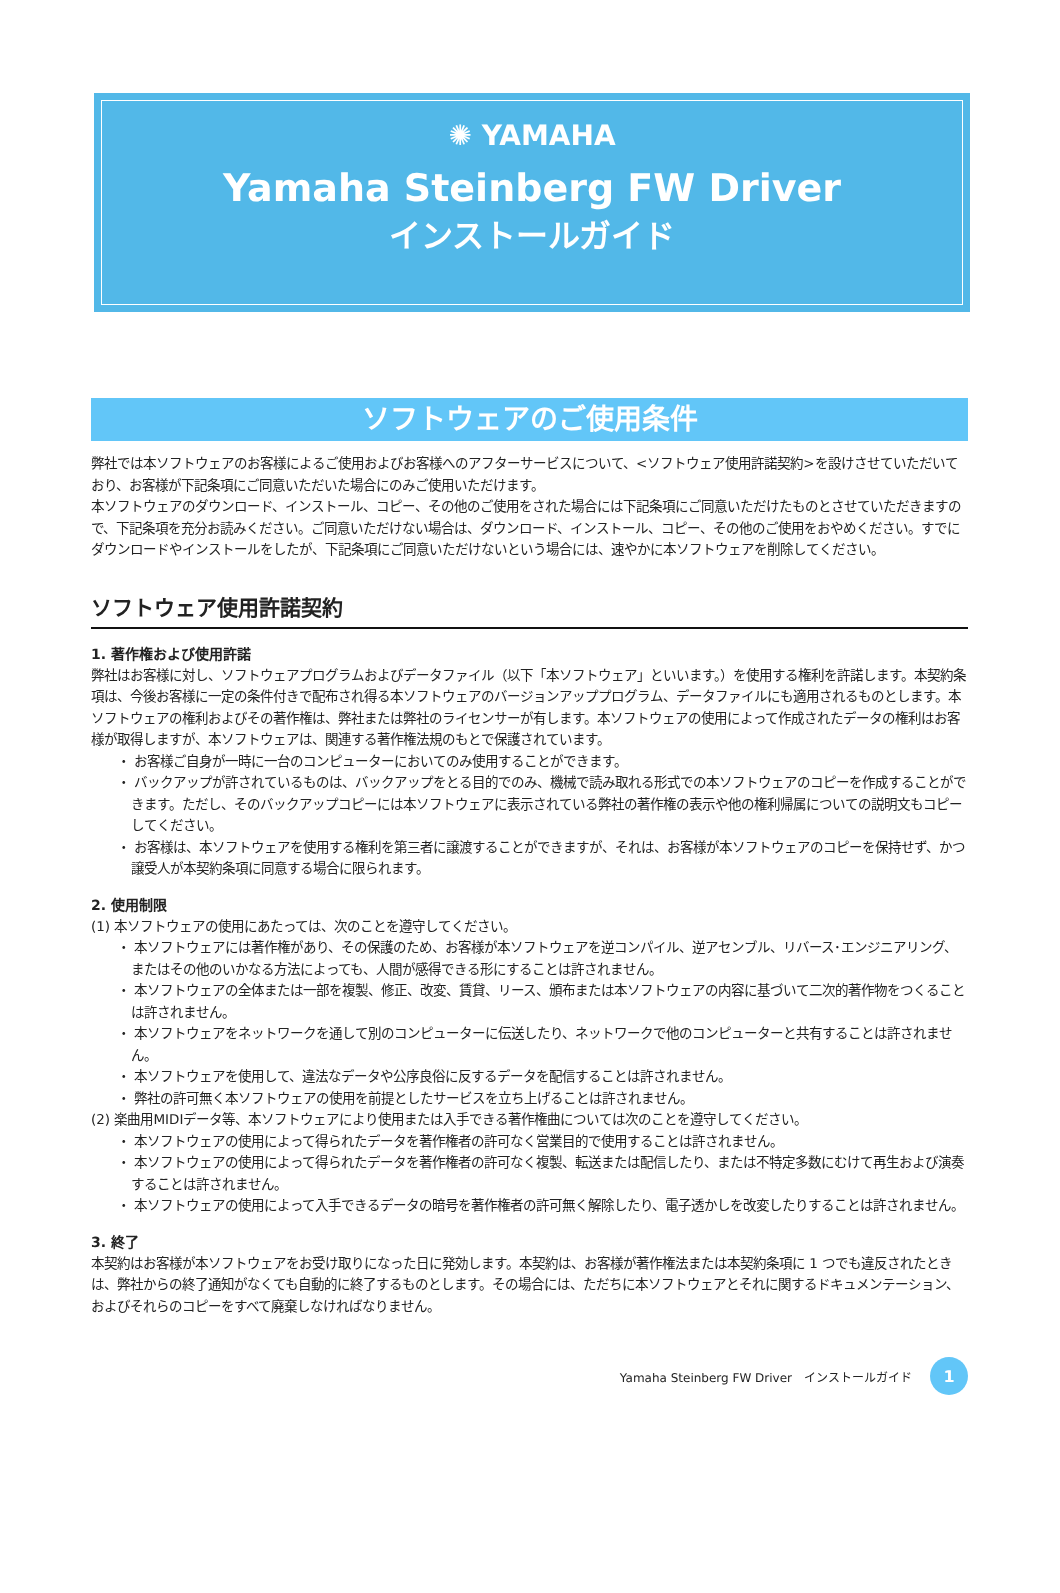✺ YAMAHA
Yamaha Steinberg FW Driver
インストールガイド
ソフトウェアのご使用条件
弊社では本ソフトウェアのお客様によるご使用およびお客様へのアフターサービスについて、<ソフトウェア使用許諾契約>を設けさせていただいており、お客様が下記条項にご同意いただいた場合にのみご使用いただけます。
本ソフトウェアのダウンロード、インストール、コピー、その他のご使用をされた場合には下記条項にご同意いただけたものとさせていただきますので、下記条項を充分お読みください。ご同意いただけない場合は、ダウンロード、インストール、コピー、その他のご使用をおやめください。すでにダウンロードやインストールをしたが、下記条項にご同意いただけないという場合には、速やかに本ソフトウェアを削除してください。
ソフトウェア使用許諾契約
1. 著作権および使用許諾
弊社はお客様に対し、ソフトウェアプログラムおよびデータファイル（以下「本ソフトウェア」といいます。）を使用する権利を許諾します。本契約条項は、今後お客様に一定の条件付きで配布され得る本ソフトウェアのバージョンアッププログラム、データファイルにも適用されるものとします。本ソフトウェアの権利およびその著作権は、弊社または弊社のライセンサーが有します。本ソフトウェアの使用によって作成されたデータの権利はお客様が取得しますが、本ソフトウェアは、関連する著作権法規のもとで保護されています。
・ お客様ご自身が一時に一台のコンピューターにおいてのみ使用することができます。
・ バックアップが許されているものは、バックアップをとる目的でのみ、機械で読み取れる形式での本ソフトウェアのコピーを作成することができます。ただし、そのバックアップコピーには本ソフトウェアに表示されている弊社の著作権の表示や他の権利帰属についての説明文もコピーしてください。
・ お客様は、本ソフトウェアを使用する権利を第三者に譲渡することができますが、それは、お客様が本ソフトウェアのコピーを保持せず、かつ譲受人が本契約条項に同意する場合に限られます。
2. 使用制限
(1) 本ソフトウェアの使用にあたっては、次のことを遵守してください。
・ 本ソフトウェアには著作権があり、その保護のため、お客様が本ソフトウェアを逆コンパイル、逆アセンブル、リバース･エンジニアリング、またはその他のいかなる方法によっても、人間が感得できる形にすることは許されません。
・ 本ソフトウェアの全体または一部を複製、修正、改変、賃貸、リース、頒布または本ソフトウェアの内容に基づいて二次的著作物をつくることは許されません。
・ 本ソフトウェアをネットワークを通して別のコンピューターに伝送したり、ネットワークで他のコンピューターと共有することは許されません。
・ 本ソフトウェアを使用して、違法なデータや公序良俗に反するデータを配信することは許されません。
・ 弊社の許可無く本ソフトウェアの使用を前提としたサービスを立ち上げることは許されません。
(2) 楽曲用MIDIデータ等、本ソフトウェアにより使用または入手できる著作権曲については次のことを遵守してください。
・ 本ソフトウェアの使用によって得られたデータを著作権者の許可なく営業目的で使用することは許されません。
・ 本ソフトウェアの使用によって得られたデータを著作権者の許可なく複製、転送または配信したり、または不特定多数にむけて再生および演奏することは許されません。
・ 本ソフトウェアの使用によって入手できるデータの暗号を著作権者の許可無く解除したり、電子透かしを改変したりすることは許されません。
3. 終了
本契約はお客様が本ソフトウェアをお受け取りになった日に発効します。本契約は、お客様が著作権法または本契約条項に 1 つでも違反されたときは、弊社からの終了通知がなくても自動的に終了するものとします。その場合には、ただちに本ソフトウェアとそれに関するドキュメンテーション、およびそれらのコピーをすべて廃棄しなければなりません。
Yamaha Steinberg FW Driver　インストールガイド 1